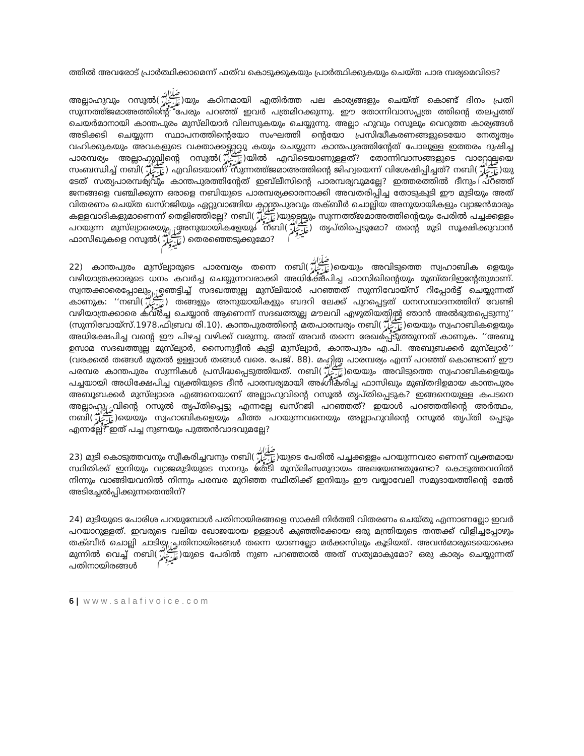ത്തിൽ അവരോട് പ്രാർത്ഥിക്കാമെന്ന് ഫത്‌വ കൊടുക്കുകയും പ്രാർത്ഥിക്കുകയും ചെയ്ത പാര മ്പര്യമെവിടെ?
അല്ലാഹുവും റസൂൽ(ﷺ)യും കഠിനമായി എതിർത്ത പല കാര്യങ്ങളും ചെയ്ത് കൊണ്ട് ദിനം പ്രതി സുന്നത്ത്ജമാഅത്തിന്റെ പേരും പറഞ്ഞ് ഇവർ പത്രമിറക്കുന്നു. ഈ തോന്നിവാസപ്പത്ര ത്തിന്റെ തലപ്പത്ത് ചെയർമാനായി കാന്തപുരം മുസ്‌ലിയാർ വിലസുകയും ചെയ്യുന്നു. അല്ലാ ഹുവും റസൂലും വെറുത്ത കാര്യങ്ങൾ അടിക്കടി ചെയ്യുന്ന സ്ഥാപനത്തിന്റെയോ സംഘത്തി ന്റെയോ പ്രസിദ്ധീകരണങ്ങളുടെയോ നേതൃത്വം വഹിക്കുകയും അവകളുടെ വക്താക്കളാവു കയും ചെയ്യുന്ന കാന്തപുരത്തിന്റേത് പോലുള്ള ഇത്തരം ദുഷിച്ച പാരമ്പര്യം അല്ലാഹുവിന്റെ റസൂൽ(ﷺ)യിൽ എവിടെയാണുള്ളത്? തോന്നിവാസങ്ങളുടെ വാറോലയെ സംബന്ധിച്ച് നബി(ﷺ) എവിടെയാണ് സുന്നത്ത്ജമാഅത്തിന്റെ ജിഹ്വയെന്ന് വിശേഷിപ്പിച്ചത്? നബി(ﷺ)യു ടേത് സത്യപാരമ്പര്യവും കാന്തപുരത്തിന്റേത് ഇബ്‌ലീസിന്റെ പാരമ്പര്യവുമല്ലേ? ഇത്തരത്തിൽ ദീനും പറഞ്ഞ് ജനങ്ങളെ വഞ്ചിക്കുന്ന ഒരാളെ നബിയുടെ പാരമ്പര്യക്കാരനാക്കി അവതരിപ്പിച്ച തോടുകൂടി ഈ മുടിയും അത് വിതരണം ചെയ്ത ഖസ്‌റജിയും ഏറ്റുവാങ്ങിയ കാന്തപുരവും തക്ബീർ ചൊല്ലിയ അനുയായികളും വ്യാജൻമാരും കള്ളവാദികളുമാണെന്ന് തെളിഞ്ഞില്ലേ? നബി(ﷺ)യുടെയും സുന്നത്ത്ജമാഅത്തിന്റെയും പേരിൽ പച്ചക്കള്ളം പറയുന്ന മുസ്‌ല്യാരെയും അനുയായികളേയും നബി(ﷺ) തൃപ്തിപ്പെടുമോ? തന്റെ മുടി സൂക്ഷിക്കുവാൻ ഫാസിഖുകളെ റസൂൽ(ﷺ) തെരഞ്ഞെടുക്കുമോ?
22) കാന്തപുരം മുസ്‌ല്യാരുടെ പാരമ്പര്യം തന്നെ നബി(ﷺ)യെയും അവിടുത്തെ സ്വഹാബിക ളെയും വഴിയാത്രക്കാരുടെ ധനം കവർച്ച ചെയ്യുന്നവരാക്കി അധിക്ഷേപിച്ച ഫാസിഖിന്റെയും മുബ്‌തദിഇന്റേതുമാണ്. സ്വന്തക്കാരെപ്പോലും ഞെട്ടിച്ച് സദഖത്തുല്ല മുസ്‌ലിയാർ പറഞ്ഞത് സുന്നിവോയ്സ് റിപ്പോർട്ട് ചെയ്യുന്നത് കാണുക: ‘‘നബി(ﷺ) തങ്ങളും അനുയായികളും ബദറി ലേക്ക് പുറപ്പെട്ടത് ധനസമ്പാദനത്തിന് വേണ്ടി വഴിയാത്രക്കാരെ കവർച്ച ചെയ്യാൻ ആണെന്ന് സദഖത്തുല്ല മൗലവി എഴുതിയതിൽ ഞാൻ അൽഭുതപ്പെടുന്നു’’ (സുന്നിവോയ്സ്.1978.ഫിബ്രവ രി.10). കാന്തപുരത്തിന്റെ മതപാരമ്പര്യം നബി(ﷺ)യെയും സ്വഹാബികളെയും അധിക്ഷേപിച്ച വന്റെ ഈ പിഴച്ച വഴിക്ക് വരുന്നു. അത് അവർ തന്നെ രേഖപ്പെടുത്തുന്നത് കാണുക. ‘‘അബൂ ഉസാമ സദഖത്തുല്ല മുസ്‌ല്യാർ, സൈനുദ്ദീൻ കുട്ടി മുസ്‌ല്യാർ, കാന്തപുരം എ.പി. അബൂബക്കർ മുസ്‌ല്യാർ’’ (വരക്കൽ തങ്ങൾ മുതൽ ഉള്ളാൾ തങ്ങൾ വരെ. പേജ്. 88). മഹിത പാരമ്പര്യം എന്ന് പറഞ്ഞ് കൊണ്ടാണ് ഈ പരമ്പര കാന്തപുരം സുന്നികൾ പ്രസിദ്ധപ്പെടുത്തിയത്. നബി(ﷺ)യെയും അവിടുത്തെ സ്വഹാബികളെയും പച്ചയായി അധിക്ഷേപിച്ച വ്യക്തിയുടെ ദീൻ പാരമ്പര്യമായി അംഗീകരിച്ച ഫാസിഖും മുബ്‌തദിഉമായ കാന്തപുരം അബൂബക്കർ മുസ്‌ല്യാരെ എങ്ങനെയാണ് അല്ലാഹുവിന്റെ റസൂൽ തൃപ്തിപ്പെടുക? ഇങ്ങനെയുള്ള കപടനെ അല്ലാഹു വിന്റെ റസൂൽ തൃപ്തിപ്പെട്ടു എന്നല്ലേ ഖസ്‌റജി പറഞ്ഞത്? ഇയാൾ പറഞ്ഞതിന്റെ അർത്ഥം, നബി(ﷺ)യെയും സ്വഹാബികളെയും ചീത്ത പറയുന്നവനെയും അല്ലാഹുവിന്റെ റസൂൽ തൃപ്തി പ്പെടും എന്നല്ലേ? ഇത് പച്ച നുണയും പുത്തൻവാദവുമല്ലേ?
23) മുടി കൊടുത്തവനും സ്വീകരിച്ചവനും നബി(ﷺ)യുടെ പേരിൽ പച്ചക്കള്ളം പറയുന്നവരാ ണെന്ന് വ്യക്തമായ സ്ഥിതിക്ക് ഇനിയും വ്യാജമുടിയുടെ സനദും തേടി മുസ്‌ലിംസമുദായം അലയേണ്ടതുണ്ടോ? കൊടുത്തവനിൽ നിന്നും വാങ്ങിയവനിൽ നിന്നും പരമ്പര മുറിഞ്ഞ സ്ഥിതിക്ക് ഇനിയും ഈ വയ്യാവേലി സമുദായത്തിന്റെ മേൽ അടിച്ചേൽപ്പിക്കുന്നതെന്തിന്?
24) മുടിയുടെ പോരിശ പറയുമ്പോൾ പതിനായിരങ്ങളെ സാക്ഷി നിർത്തി വിതരണം ചെയ്തു എന്നാണല്ലോ ഇവർ പറയാറുള്ളത്. ഇവരുടെ വലിയ ഖോജയായ ഉള്ളാൾ കുഞ്ഞിക്കോയ ഒരു മന്ത്രിയുടെ തന്തക്ക് വിളിച്ചപ്പോഴും തക്ബീർ ചൊല്ലി ചാടിയ പതിനായിരങ്ങൾ തന്നെ യാണല്ലോ മർക്കസിലും കൂടിയത്. അവൻമാരുടെയൊക്കെ മുന്നിൽ വെച്ച് നബി(ﷺ)യുടെ പേരിൽ നുണ പറഞ്ഞാൽ അത് സത്യമാകുമോ? ഒരു കാര്യം ചെയ്യുന്നത് പതിനായിരങ്ങൾ
6 | www.salafivoice.com